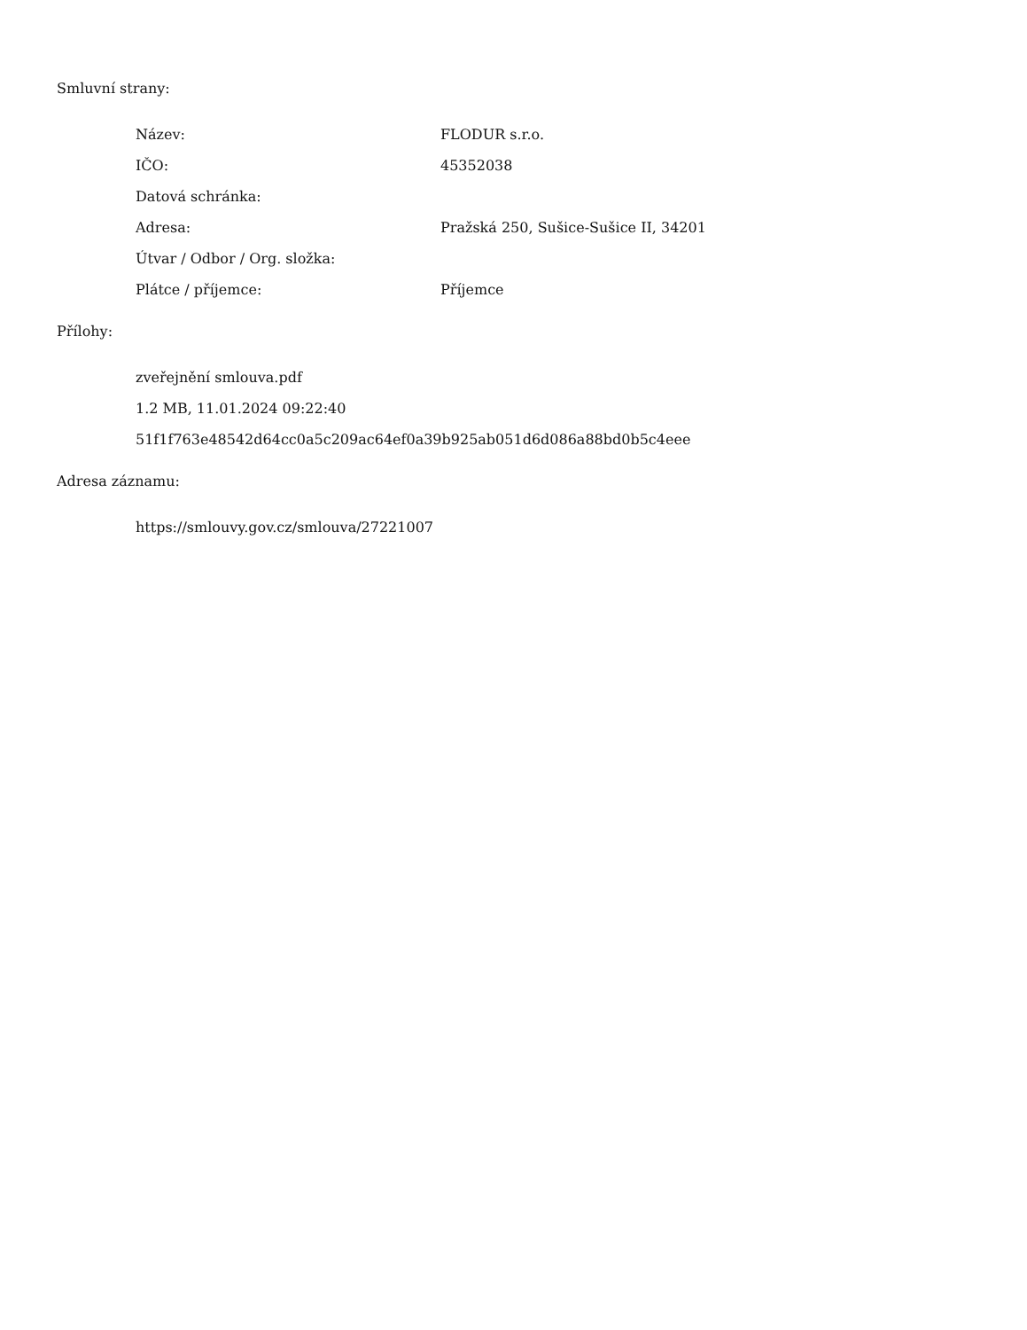Smluvní strany:
| Název: | FLODUR s.r.o. |
| IČO: | 45352038 |
| Datová schránka: | |
| Adresa: | Pražská 250, Sušice-Sušice II, 34201 |
| Útvar / Odbor / Org. složka: | |
| Plátce / příjemce: | Příjemce |
Přílohy:
zveřejnění smlouva.pdf
1.2 MB, 11.01.2024 09:22:40
51f1f763e48542d64cc0a5c209ac64ef0a39b925ab051d6d086a88bd0b5c4eee
Adresa záznamu:
https://smlouvy.gov.cz/smlouva/27221007